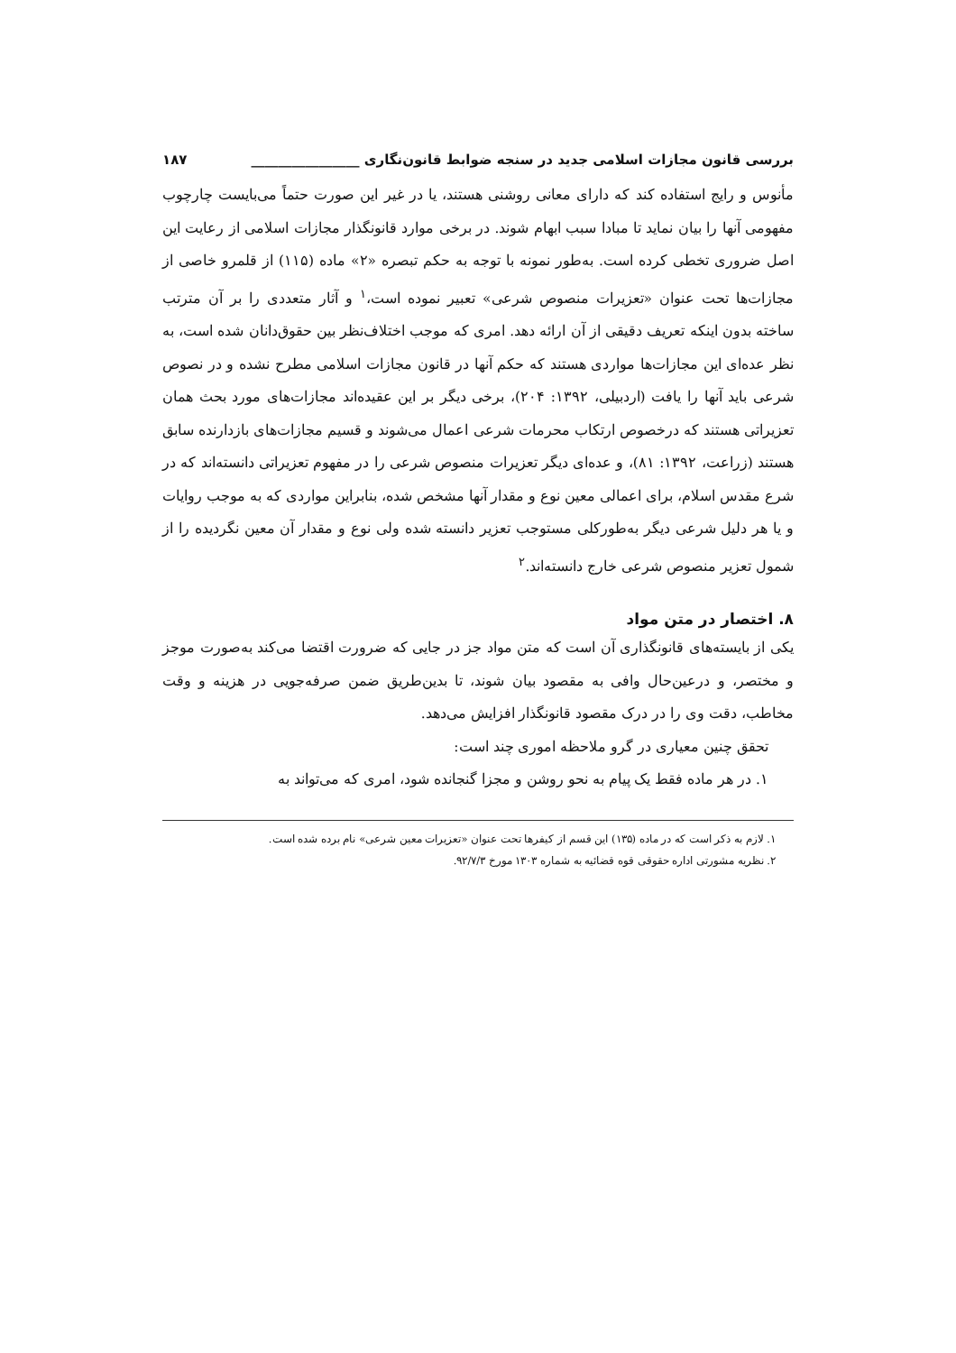بررسی قانون مجازات اسلامی جدید در سنجه ضوابط قانون‌نگاری ________________ ۱۸۷
مأنوس و رایج استفاده کند که دارای معانی روشنی هستند، یا در غیر این صورت حتماً می‌بایست چارچوب مفهومی آنها را بیان نماید تا مبادا سبب ابهام شوند. در برخی موارد قانونگذار مجازات اسلامی از رعایت این اصل ضروری تخطی کرده است. به‌طور نمونه با توجه به حکم تبصره «۲» ماده (۱۱۵) از قلمرو خاصی از مجازات‌ها تحت عنوان «تعزیرات منصوص شرعی» تعبیر نموده است،<sup>۱</sup> و آثار متعددی را بر آن مترتب ساخته بدون اینکه تعریف دقیقی از آن ارائه دهد. امری که موجب اختلاف‌نظر بین حقوق‌دانان شده است، به نظر عده‌ای این مجازات‌ها مواردی هستند که حکم آنها در قانون مجازات اسلامی مطرح نشده و در نصوص شرعی باید آنها را یافت (اردبیلی، ۱۳۹۲: ۲۰۴)، برخی دیگر بر این عقیده‌اند مجازات‌های مورد بحث همان تعزیراتی هستند که درخصوص ارتکاب محرمات شرعی اعمال می‌شوند و قسیم مجازات‌های بازدارنده سابق هستند (زراعت، ۱۳۹۲: ۸۱)، و عده‌ای دیگر تعزیرات منصوص شرعی را در مفهوم تعزیراتی دانسته‌اند که در شرع مقدس اسلام، برای اعمالی معین نوع و مقدار آنها مشخص شده، بنابراین مواردی که به موجب روایات و یا هر دلیل شرعی دیگر به‌طورکلی مستوجب تعزیر دانسته شده ولی نوع و مقدار آن معین نگردیده را از شمول تعزیر منصوص شرعی خارج دانسته‌اند.<sup>۲</sup>
۸. اختصار در متن مواد
یکی از بایسته‌های قانونگذاری آن است که متن مواد جز در جایی که ضرورت اقتضا می‌کند به‌صورت موجز و مختصر، و درعین‌حال وافی به مقصود بیان شوند، تا بدین‌طریق ضمن صرفه‌جویی در هزینه و وقت مخاطب، دقت وی را در درک مقصود قانونگذار افزایش می‌دهد.
تحقق چنین معیاری در گرو ملاحظه اموری چند است:
۱. در هر ماده فقط یک پیام به نحو روشن و مجزا گنجانده شود، امری که می‌تواند به
۱. لازم به ذکر است که در ماده (۱۳۵) این قسم از کیفرها تحت عنوان «تعزیرات معین شرعی» نام برده شده است.
۲. نظریه مشورتی اداره حقوقی قوه قضائیه به شماره ۱۳۰۳ مورخ ۹۲/۷/۳.